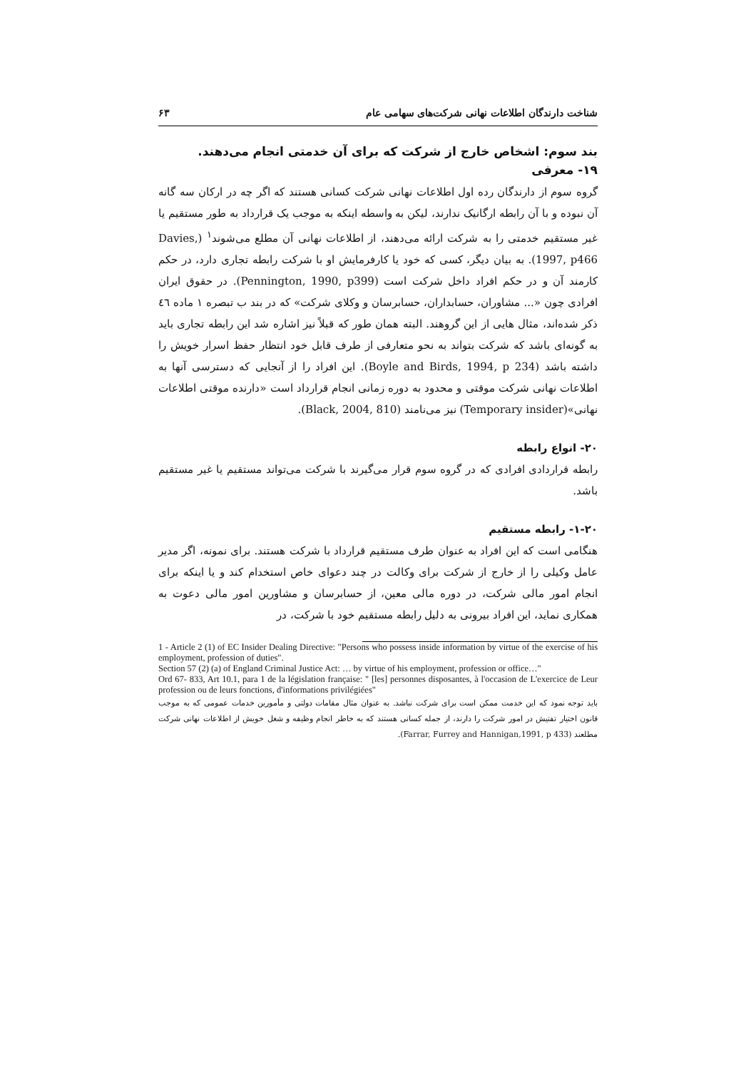شناخت دارندگان اطلاعات نهانی شرکت‌های سهامی عام ۶۳
بند سوم: اشخاص خارج از شرکت که برای آن خدمتی انجام می‌دهند.
۱۹- معرفی
گروه سوم از دارندگان رده اول اطلاعات نهانی شرکت کسانی هستند که اگر چه در ارکان سه گانه آن نبوده و با آن رابطه ارگانیک ندارند، لیکن به واسطه اینکه به موجب یک قرارداد به طور مستقیم یا غیر مستقیم خدمتی را به شرکت ارائه می‌دهند، از اطلاعات نهانی آن مطلع می‌شوند<sup>۱</sup> (Davies, 1997, p466). به بیان دیگر، کسی که خود یا کارفرمایش او با شرکت رابطه تجاری دارد، در حکم کارمند آن و در حکم افراد داخل شرکت است (Pennington, 1990, p399). در حقوق ایران افرادی چون «... مشاوران، حسابداران، حسابرسان و وکلای شرکت» که در بند ب تبصره ۱ ماده ٤٦ ذکر شده‌اند، مثال هایی از این گروهند. البته همان طور که قبلاً نیز اشاره شد این رابطه تجاری باید به گونه‌ای باشد که شرکت بتواند به نحو متعارفی از طرف قابل خود انتظار حفظ اسرار خویش را داشته باشد (Boyle and Birds, 1994, p 234). این افراد را از آنجایی که دسترسی آنها به اطلاعات نهانی شرکت موقتی و محدود به دوره زمانی انجام قرارداد است «دارنده موقتی اطلاعات نهانی»(Temporary insider) نیز می‌نامند (Black, 2004, 810).
۲۰- انواع رابطه
رابطه قراردادی افرادی که در گروه سوم قرار می‌گیرند با شرکت می‌تواند مستقیم یا غیر مستقیم باشد.
۱-۲۰- رابطه مستقیم
هنگامی است که این افراد به عنوان طرف مستقیم قرارداد با شرکت هستند. برای نمونه، اگر مدیر عامل وکیلی را از خارج از شرکت برای وکالت در چند دعوای خاص استخدام کند و یا اینکه برای انجام امور مالی شرکت، در دوره مالی معین، از حسابرسان و مشاورین امور مالی دعوت به همکاری نماید، این افراد بیرونی به دلیل رابطه مستقیم خود با شرکت، در
1 - Article 2 (1) of EC Insider Dealing Directive: "Persons who possess inside information by virtue of the exercise of his employment, profession of duties".
Section 57 (2) (a) of England Criminal Justice Act: … by virtue of his employment, profession or office…"
Ord 67- 833, Art 10.1, para 1 de la législation française: " [les] personnes disposantes, à l'occasion de L'exercice de Leur profession ou de leurs fonctions, d'informations privilégiées"
باید توجه نمود که این خدمت ممکن است برای شرکت نباشد. به عنوان مثال مقامات دولتی و مأمورین خدمات عمومی که به موجب قانون اختیار تفتیش در امور شرکت را دارند، از جمله کسانی هستند که به خاطر انجام وظیفه و شغل خویش از اطلاعات نهانی شرکت مطلعند (Farrar, Furrey and Hannigan,1991, p 433).